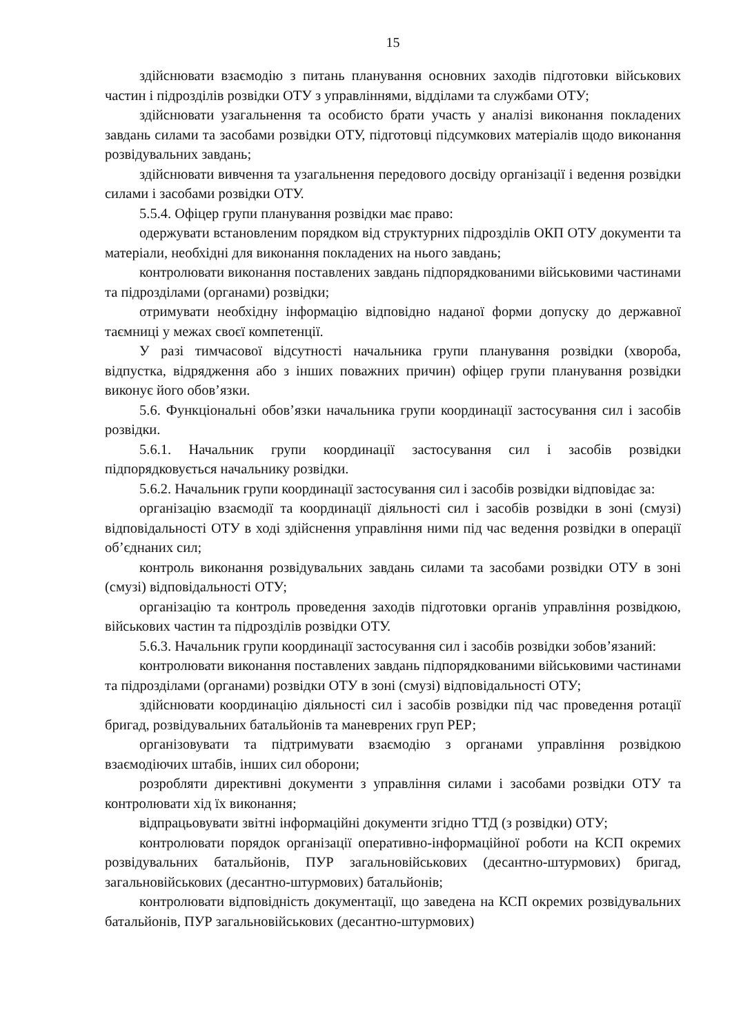15
здійснювати взаємодію з питань планування основних заходів підготовки військових частин і підрозділів розвідки ОТУ з управліннями, відділами та службами ОТУ;
здійснювати узагальнення та особисто брати участь у аналізі виконання покладених завдань силами та засобами розвідки ОТУ, підготовці підсумкових матеріалів щодо виконання розвідувальних завдань;
здійснювати вивчення та узагальнення передового досвіду організації і ведення розвідки силами і засобами розвідки ОТУ.
5.5.4. Офіцер групи планування розвідки має право:
одержувати встановленим порядком від структурних підрозділів ОКП ОТУ документи та матеріали, необхідні для виконання покладених на нього завдань;
контролювати виконання поставлених завдань підпорядкованими військовими частинами та підрозділами (органами) розвідки;
отримувати необхідну інформацію відповідно наданої форми допуску до державної таємниці у межах своєї компетенції.
У разі тимчасової відсутності начальника групи планування розвідки (хвороба, відпустка, відрядження або з інших поважних причин) офіцер групи планування розвідки виконує його обов’язки.
5.6. Функціональні обов’язки начальника групи координації застосування сил і засобів розвідки.
5.6.1. Начальник групи координації застосування сил і засобів розвідки підпорядковується начальнику розвідки.
5.6.2. Начальник групи координації застосування сил і засобів розвідки відповідає за:
організацію взаємодії та координації діяльності сил і засобів розвідки в зоні (смузі) відповідальності ОТУ в ході здійснення управління ними під час ведення розвідки в операції об’єднаних сил;
контроль виконання розвідувальних завдань силами та засобами розвідки ОТУ в зоні (смузі) відповідальності ОТУ;
організацію та контроль проведення заходів підготовки органів управління розвідкою, військових частин та підрозділів розвідки ОТУ.
5.6.3. Начальник групи координації застосування сил і засобів розвідки зобов’язаний:
контролювати виконання поставлених завдань підпорядкованими військовими частинами та підрозділами (органами) розвідки ОТУ в зоні (смузі) відповідальності ОТУ;
здійснювати координацію діяльності сил і засобів розвідки під час проведення ротації бригад, розвідувальних батальйонів та маневрених груп РЕР;
організовувати та підтримувати взаємодію з органами управління розвідкою взаємодіючих штабів, інших сил оборони;
розробляти директивні документи з управління силами і засобами розвідки ОТУ та контролювати хід їх виконання;
відпрацьовувати звітні інформаційні документи згідно ТТД (з розвідки) ОТУ;
контролювати порядок організації оперативно-інформаційної роботи на КСП окремих розвідувальних батальйонів, ПУР загальновійськових (десантно-штурмових) бригад, загальновійськових (десантно-штурмових) батальйонів;
контролювати відповідність документації, що заведена на КСП окремих розвідувальних батальйонів, ПУР загальновійськових (десантно-штурмових)